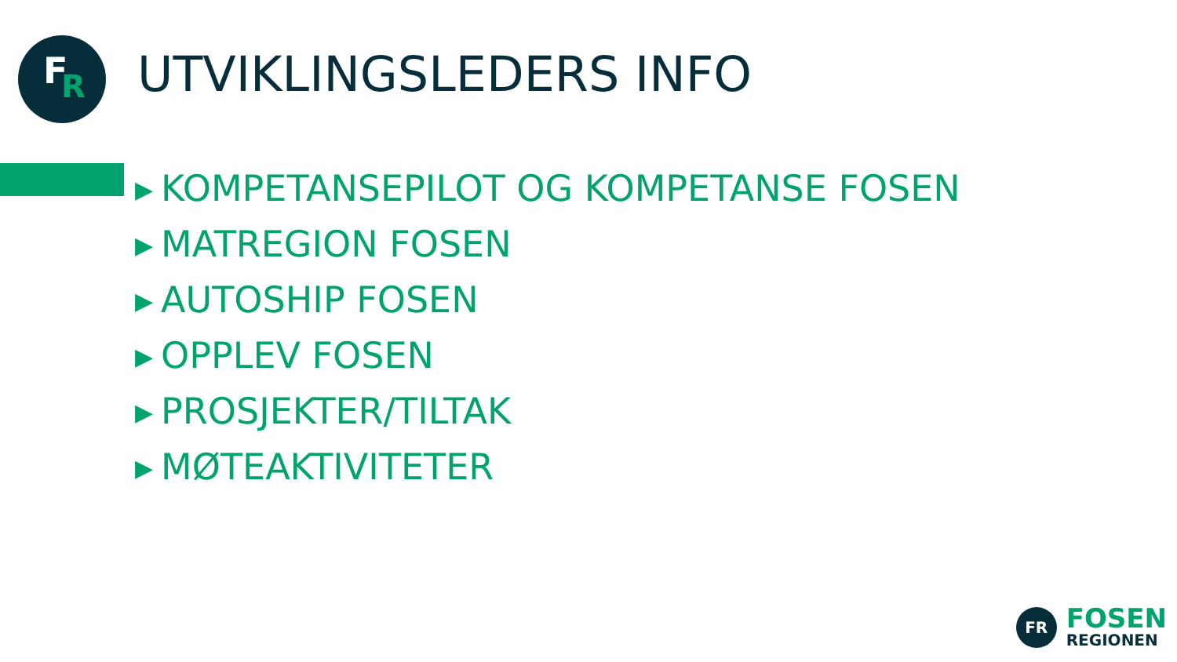F R
UTVIKLINGSLEDERS INFO
▶ KOMPETANSEPILOT OG KOMPETANSE FOSEN
▶ MATREGION FOSEN
▶ AUTOSHIP FOSEN
▶ OPPLEV FOSEN
▶ PROSJEKTER/TILTAK
▶ MØTEAKTIVITETER
FR
FOSEN
REGIONEN